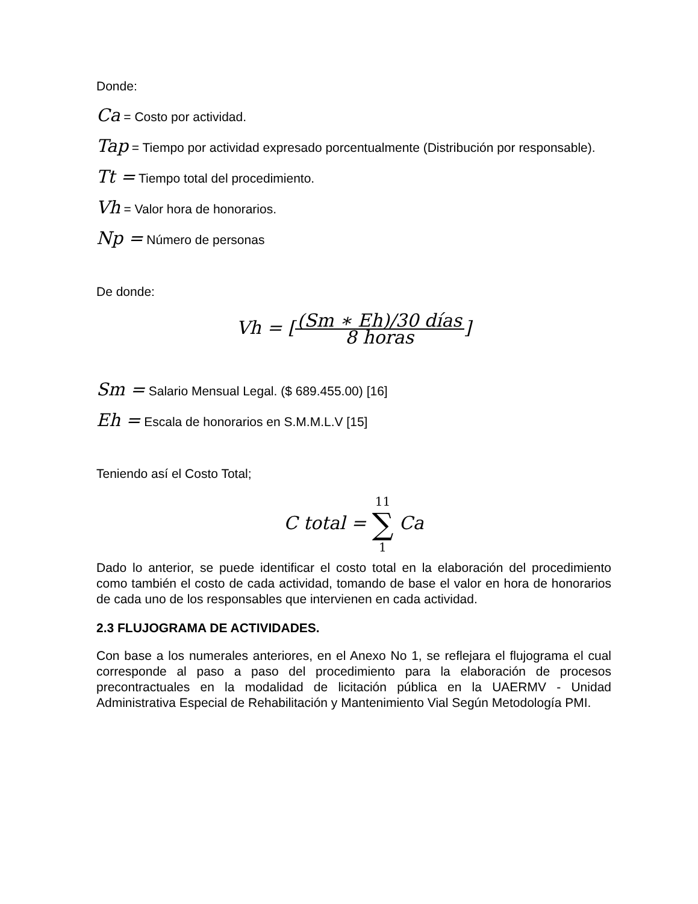Donde:
Ca = Costo por actividad.
Tap = Tiempo por actividad expresado porcentualmente (Distribución por responsable).
Tt = Tiempo total del procedimiento.
Vh = Valor hora de honorarios.
Np = Número de personas
De donde:
Vh = [(Sm ∗ Eh)/30 días 8 horas]
Sm = Salario Mensual Legal. ($ 689.455.00) [16]
Eh = Escala de honorarios en S.M.M.L.V [15]
Teniendo así el Costo Total;
C total = 11 ∑ 1 Ca
Dado lo anterior, se puede identificar el costo total en la elaboración del procedimiento como también el costo de cada actividad, tomando de base el valor en hora de honorarios de cada uno de los responsables que intervienen en cada actividad.
2.3 FLUJOGRAMA DE ACTIVIDADES.
Con base a los numerales anteriores, en el Anexo No 1, se reflejara el flujograma el cual corresponde al paso a paso del procedimiento para la elaboración de procesos precontractuales en la modalidad de licitación pública en la UAERMV - Unidad Administrativa Especial de Rehabilitación y Mantenimiento Vial Según Metodología PMI.